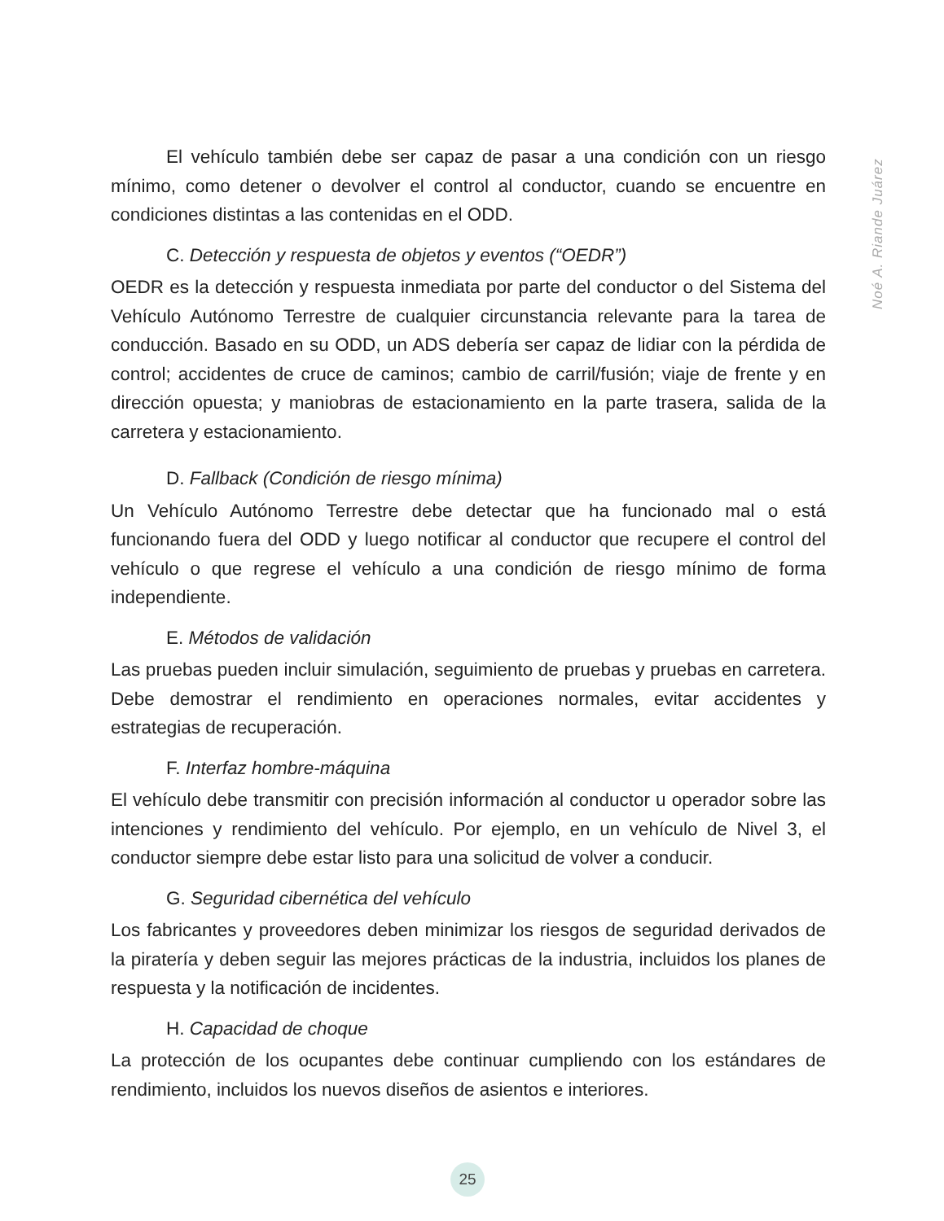El vehículo también debe ser capaz de pasar a una condición con un riesgo mínimo, como detener o devolver el control al conductor, cuando se encuentre en condiciones distintas a las contenidas en el ODD.
C. Detección y respuesta de objetos y eventos (“OEDR”)
OEDR es la detección y respuesta inmediata por parte del conductor o del Sistema del Vehículo Autónomo Terrestre de cualquier circunstancia relevante para la tarea de conducción. Basado en su ODD, un ADS debería ser capaz de lidiar con la pérdida de control; accidentes de cruce de caminos; cambio de carril/fusión; viaje de frente y en dirección opuesta; y maniobras de estacionamiento en la parte trasera, salida de la carretera y estacionamiento.
D. Fallback (Condición de riesgo mínima)
Un Vehículo Autónomo Terrestre debe detectar que ha funcionado mal o está funcionando fuera del ODD y luego notificar al conductor que recupere el control del vehículo o que regrese el vehículo a una condición de riesgo mínimo de forma independiente.
E. Métodos de validación
Las pruebas pueden incluir simulación, seguimiento de pruebas y pruebas en carretera. Debe demostrar el rendimiento en operaciones normales, evitar accidentes y estrategias de recuperación.
F. Interfaz hombre-máquina
El vehículo debe transmitir con precisión información al conductor u operador sobre las intenciones y rendimiento del vehículo. Por ejemplo, en un vehículo de Nivel 3, el conductor siempre debe estar listo para una solicitud de volver a conducir.
G. Seguridad cibernética del vehículo
Los fabricantes y proveedores deben minimizar los riesgos de seguridad derivados de la piratería y deben seguir las mejores prácticas de la industria, incluidos los planes de respuesta y la notificación de incidentes.
H. Capacidad de choque
La protección de los ocupantes debe continuar cumpliendo con los estándares de rendimiento, incluidos los nuevos diseños de asientos e interiores.
Noé A. Riande Juárez
25